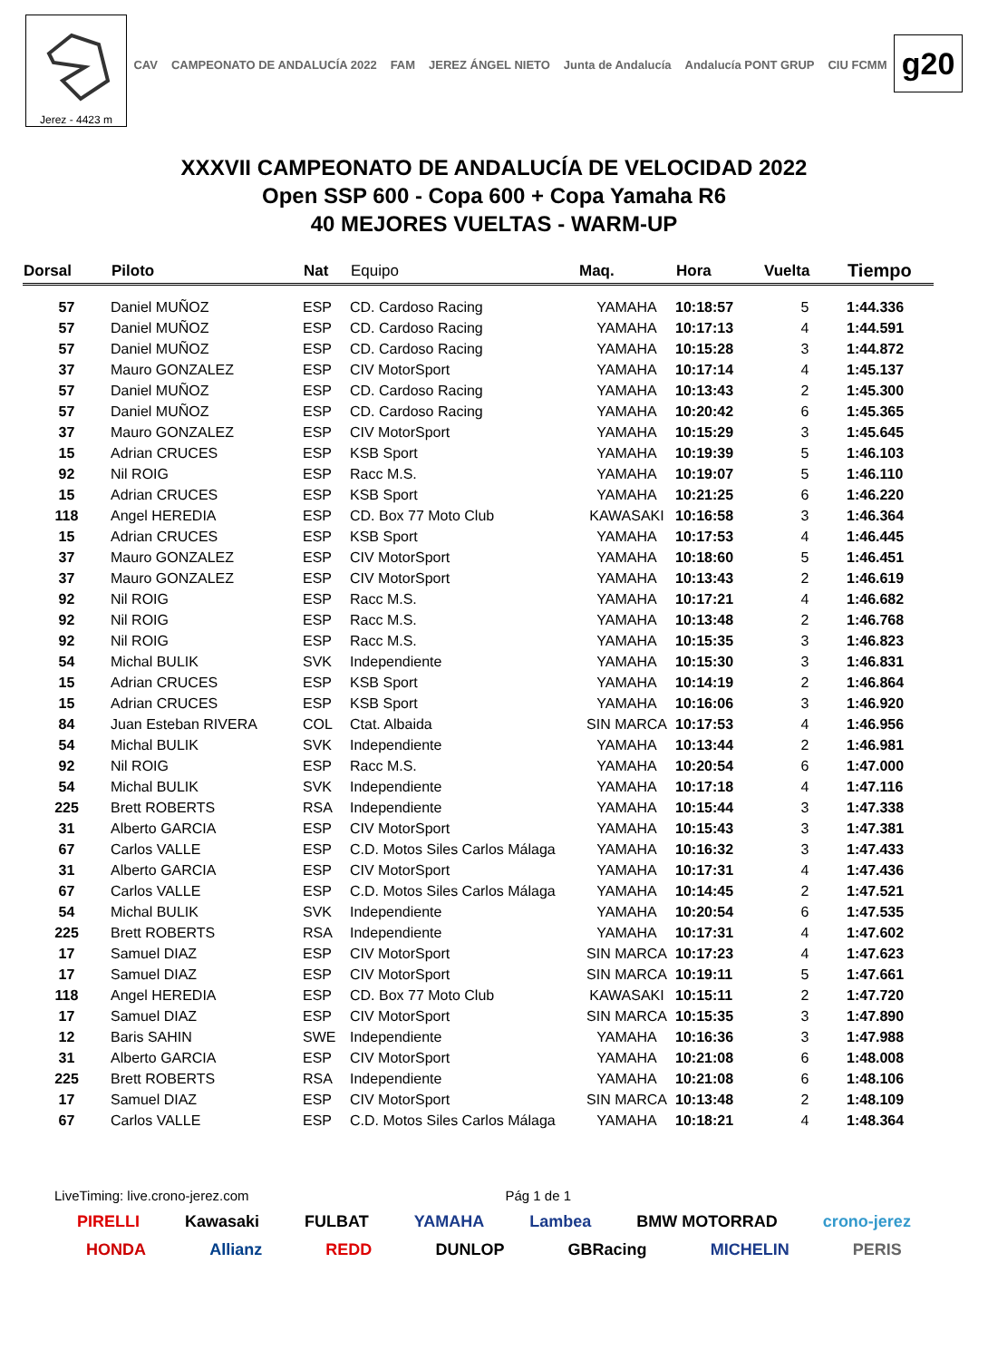Jerez - 4423 m
CAV CAMPEONATO DE ANDALUCÍA 2022 FAM JEREZ ÁNGEL NIETO Junta de Andalucía Andalucía PONT GRUP CIU FCMM
g20
XXXVII CAMPEONATO DE ANDALUCÍA DE VELOCIDAD 2022
Open SSP 600 - Copa 600 + Copa Yamaha R6
40 MEJORES VUELTAS - WARM-UP
| Dorsal | Piloto | Nat | Equipo | Maq. | Hora | Vuelta | Tiempo |
| --- | --- | --- | --- | --- | --- | --- | --- |
| 57 | Daniel MUÑOZ | ESP | CD. Cardoso Racing | YAMAHA | 10:18:57 | 5 | 1:44.336 |
| 57 | Daniel MUÑOZ | ESP | CD. Cardoso Racing | YAMAHA | 10:17:13 | 4 | 1:44.591 |
| 57 | Daniel MUÑOZ | ESP | CD. Cardoso Racing | YAMAHA | 10:15:28 | 3 | 1:44.872 |
| 37 | Mauro GONZALEZ | ESP | CIV MotorSport | YAMAHA | 10:17:14 | 4 | 1:45.137 |
| 57 | Daniel MUÑOZ | ESP | CD. Cardoso Racing | YAMAHA | 10:13:43 | 2 | 1:45.300 |
| 57 | Daniel MUÑOZ | ESP | CD. Cardoso Racing | YAMAHA | 10:20:42 | 6 | 1:45.365 |
| 37 | Mauro GONZALEZ | ESP | CIV MotorSport | YAMAHA | 10:15:29 | 3 | 1:45.645 |
| 15 | Adrian CRUCES | ESP | KSB Sport | YAMAHA | 10:19:39 | 5 | 1:46.103 |
| 92 | Nil ROIG | ESP | Racc M.S. | YAMAHA | 10:19:07 | 5 | 1:46.110 |
| 15 | Adrian CRUCES | ESP | KSB Sport | YAMAHA | 10:21:25 | 6 | 1:46.220 |
| 118 | Angel HEREDIA | ESP | CD. Box 77 Moto Club | KAWASAKI | 10:16:58 | 3 | 1:46.364 |
| 15 | Adrian CRUCES | ESP | KSB Sport | YAMAHA | 10:17:53 | 4 | 1:46.445 |
| 37 | Mauro GONZALEZ | ESP | CIV MotorSport | YAMAHA | 10:18:60 | 5 | 1:46.451 |
| 37 | Mauro GONZALEZ | ESP | CIV MotorSport | YAMAHA | 10:13:43 | 2 | 1:46.619 |
| 92 | Nil ROIG | ESP | Racc M.S. | YAMAHA | 10:17:21 | 4 | 1:46.682 |
| 92 | Nil ROIG | ESP | Racc M.S. | YAMAHA | 10:13:48 | 2 | 1:46.768 |
| 92 | Nil ROIG | ESP | Racc M.S. | YAMAHA | 10:15:35 | 3 | 1:46.823 |
| 54 | Michal BULIK | SVK | Independiente | YAMAHA | 10:15:30 | 3 | 1:46.831 |
| 15 | Adrian CRUCES | ESP | KSB Sport | YAMAHA | 10:14:19 | 2 | 1:46.864 |
| 15 | Adrian CRUCES | ESP | KSB Sport | YAMAHA | 10:16:06 | 3 | 1:46.920 |
| 84 | Juan Esteban RIVERA | COL | Ctat. Albaida | SIN MARCA | 10:17:53 | 4 | 1:46.956 |
| 54 | Michal BULIK | SVK | Independiente | YAMAHA | 10:13:44 | 2 | 1:46.981 |
| 92 | Nil ROIG | ESP | Racc M.S. | YAMAHA | 10:20:54 | 6 | 1:47.000 |
| 54 | Michal BULIK | SVK | Independiente | YAMAHA | 10:17:18 | 4 | 1:47.116 |
| 225 | Brett ROBERTS | RSA | Independiente | YAMAHA | 10:15:44 | 3 | 1:47.338 |
| 31 | Alberto GARCIA | ESP | CIV MotorSport | YAMAHA | 10:15:43 | 3 | 1:47.381 |
| 67 | Carlos VALLE | ESP | C.D. Motos Siles Carlos Málaga | YAMAHA | 10:16:32 | 3 | 1:47.433 |
| 31 | Alberto GARCIA | ESP | CIV MotorSport | YAMAHA | 10:17:31 | 4 | 1:47.436 |
| 67 | Carlos VALLE | ESP | C.D. Motos Siles Carlos Málaga | YAMAHA | 10:14:45 | 2 | 1:47.521 |
| 54 | Michal BULIK | SVK | Independiente | YAMAHA | 10:20:54 | 6 | 1:47.535 |
| 225 | Brett ROBERTS | RSA | Independiente | YAMAHA | 10:17:31 | 4 | 1:47.602 |
| 17 | Samuel DIAZ | ESP | CIV MotorSport | SIN MARCA | 10:17:23 | 4 | 1:47.623 |
| 17 | Samuel DIAZ | ESP | CIV MotorSport | SIN MARCA | 10:19:11 | 5 | 1:47.661 |
| 118 | Angel HEREDIA | ESP | CD. Box 77 Moto Club | KAWASAKI | 10:15:11 | 2 | 1:47.720 |
| 17 | Samuel DIAZ | ESP | CIV MotorSport | SIN MARCA | 10:15:35 | 3 | 1:47.890 |
| 12 | Baris SAHIN | SWE | Independiente | YAMAHA | 10:16:36 | 3 | 1:47.988 |
| 31 | Alberto GARCIA | ESP | CIV MotorSport | YAMAHA | 10:21:08 | 6 | 1:48.008 |
| 225 | Brett ROBERTS | RSA | Independiente | YAMAHA | 10:21:08 | 6 | 1:48.106 |
| 17 | Samuel DIAZ | ESP | CIV MotorSport | SIN MARCA | 10:13:48 | 2 | 1:48.109 |
| 67 | Carlos VALLE | ESP | C.D. Motos Siles Carlos Málaga | YAMAHA | 10:18:21 | 4 | 1:48.364 |
LiveTiming: live.crono-jerez.com Pág 1 de 1
PIRELLI Kawasaki FULBAT YAMAHA Lambea BMW MOTORRAD crono-jerez
HONDA Allianz REDD DUNLOP GBRacing MICHELIN PERIS